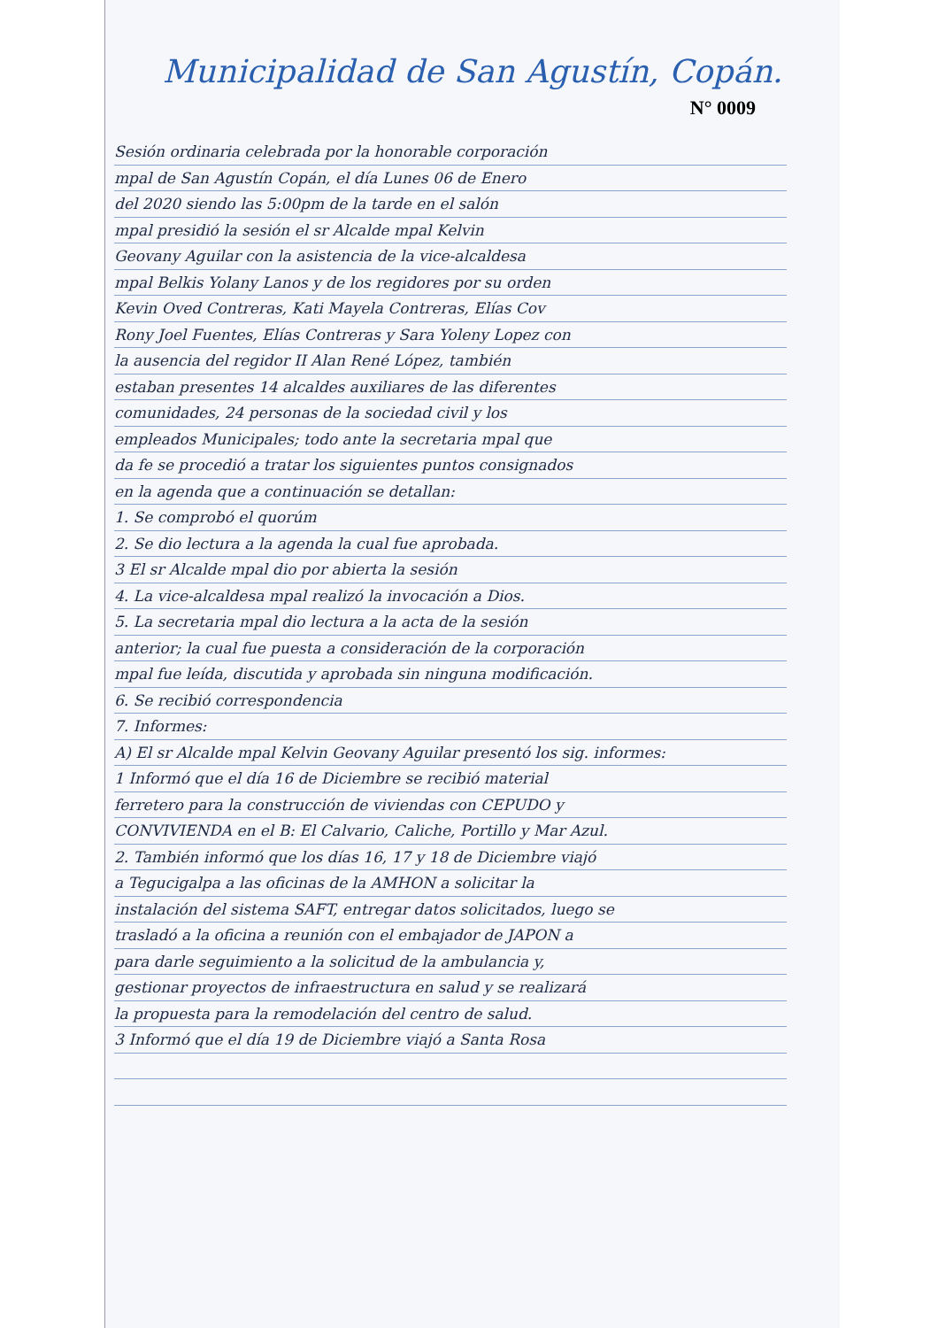Municipalidad de San Agustín, Copán.
N° 0009
Sesión ordinaria celebrada por la honorable corporación
mpal de San Agustín Copán, el día Lunes 06 de Enero
del 2020 siendo las 5:00pm de la tarde en el salón
mpal presidió la sesión el sr Alcalde mpal Kelvin
Geovany Aguilar con la asistencia de la vice-alcaldesa
mpal Belkis Yolany Lanos y de los regidores por su orden
Kevin Oved Contreras, Kati Mayela Contreras, Elías Cov
Rony Joel Fuentes, Elías Contreras y Sara Yoleny Lopez con
la ausencia del regidor II Alan René López, también
estaban presentes 14 alcaldes auxiliares de las diferentes
comunidades, 24 personas de la sociedad civil y los
empleados Municipales; todo ante la secretaria mpal que
da fe se procedió a tratar los siguientes puntos consignados
en la agenda que a continuación se detallan:
1. Se comprobó el quorúm
2. Se dio lectura a la agenda la cual fue aprobada.
3 El sr Alcalde mpal dio por abierta la sesión
4. La vice-alcaldesa mpal realizó la invocación a Dios.
5. La secretaria mpal dio lectura a la acta de la sesión
anterior; la cual fue puesta a consideración de la corporación
mpal fue leída, discutida y aprobada sin ninguna modificación.
6. Se recibió correspondencia
7. Informes:
A) El sr Alcalde mpal Kelvin Geovany Aguilar presentó los sig. informes:
1 Informó que el día 16 de Diciembre se recibió material
ferretero para la construcción de viviendas con CEPUDO y
CONVIVIENDA en el B: El Calvario, Caliche, Portillo y Mar Azul.
2. También informó que los días 16, 17 y 18 de Diciembre viajó
a Tegucigalpa a las oficinas de la AMHON a solicitar la
instalación del sistema SAFT, entregar datos solicitados, luego se
trasladó a la oficina a reunión con el embajador de JAPON a
para darle seguimiento a la solicitud de la ambulancia y,
gestionar proyectos de infraestructura en salud y se realizará
la propuesta para la remodelación del centro de salud.
3 Informó que el día 19 de Diciembre viajó a Santa Rosa